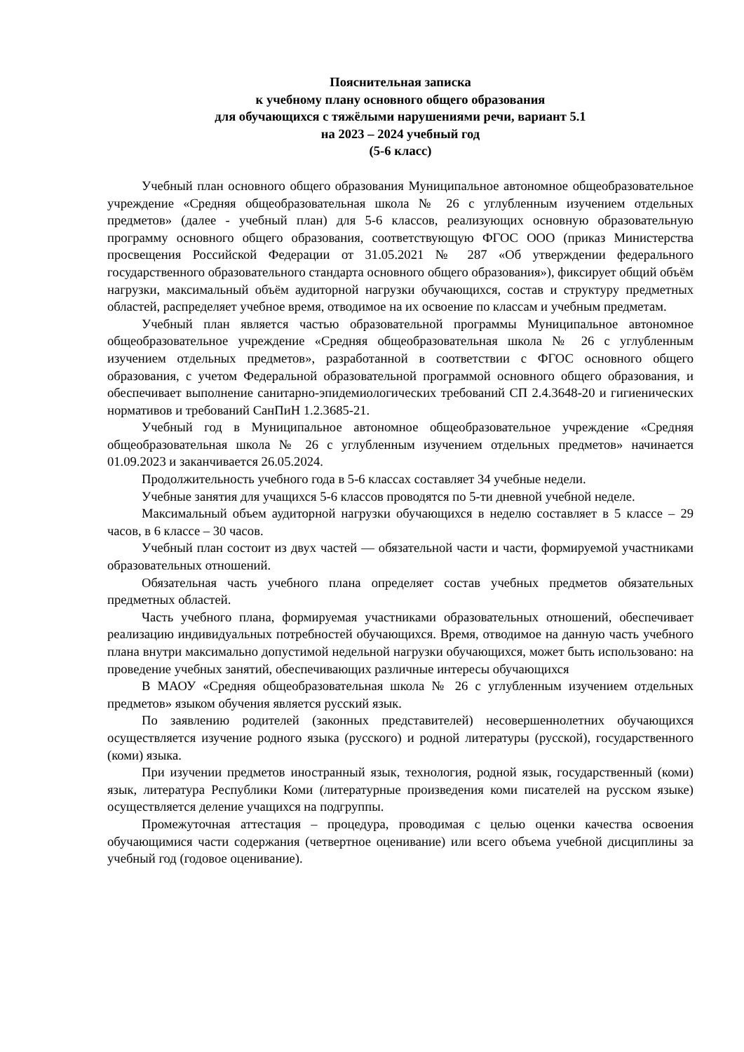Пояснительная записка
к учебному плану основного общего образования
для обучающихся с тяжёлыми нарушениями речи, вариант 5.1
на 2023 – 2024 учебный год
(5-6 класс)
Учебный план основного общего образования Муниципальное автономное общеобразовательное учреждение «Средняя общеобразовательная школа № 26 с углубленным изучением отдельных предметов» (далее - учебный план) для 5-6 классов, реализующих основную образовательную программу основного общего образования, соответствующую ФГОС ООО (приказ Министерства просвещения Российской Федерации от 31.05.2021 № 287 «Об утверждении федерального государственного образовательного стандарта основного общего образования»), фиксирует общий объём нагрузки, максимальный объём аудиторной нагрузки обучающихся, состав и структуру предметных областей, распределяет учебное время, отводимое на их освоение по классам и учебным предметам.
Учебный план является частью образовательной программы Муниципальное автономное общеобразовательное учреждение «Средняя общеобразовательная школа № 26 с углубленным изучением отдельных предметов», разработанной в соответствии с ФГОС основного общего образования, с учетом Федеральной образовательной программой основного общего образования, и обеспечивает выполнение санитарно-эпидемиологических требований СП 2.4.3648-20 и гигиенических нормативов и требований СанПиН 1.2.3685-21.
Учебный год в Муниципальное автономное общеобразовательное учреждение «Средняя общеобразовательная школа № 26 с углубленным изучением отдельных предметов» начинается 01.09.2023 и заканчивается 26.05.2024.
Продолжительность учебного года в 5-6 классах составляет 34 учебные недели.
Учебные занятия для учащихся 5-6 классов проводятся по 5-ти дневной учебной неделе.
Максимальный объем аудиторной нагрузки обучающихся в неделю составляет в 5 классе – 29 часов, в 6 классе – 30 часов.
Учебный план состоит из двух частей — обязательной части и части, формируемой участниками образовательных отношений.
Обязательная часть учебного плана определяет состав учебных предметов обязательных предметных областей.
Часть учебного плана, формируемая участниками образовательных отношений, обеспечивает реализацию индивидуальных потребностей обучающихся. Время, отводимое на данную часть учебного плана внутри максимально допустимой недельной нагрузки обучающихся, может быть использовано: на проведение учебных занятий, обеспечивающих различные интересы обучающихся
В МАОУ «Средняя общеобразовательная школа № 26 с углубленным изучением отдельных предметов» языком обучения является русский язык.
По заявлению родителей (законных представителей) несовершеннолетних обучающихся осуществляется изучение родного языка (русского) и родной литературы (русской), государственного (коми) языка.
При изучении предметов иностранный язык, технология, родной язык, государственный (коми) язык, литература Республики Коми (литературные произведения коми писателей на русском языке) осуществляется деление учащихся на подгруппы.
Промежуточная аттестация – процедура, проводимая с целью оценки качества освоения обучающимися части содержания (четвертное оценивание) или всего объема учебной дисциплины за учебный год (годовое оценивание).